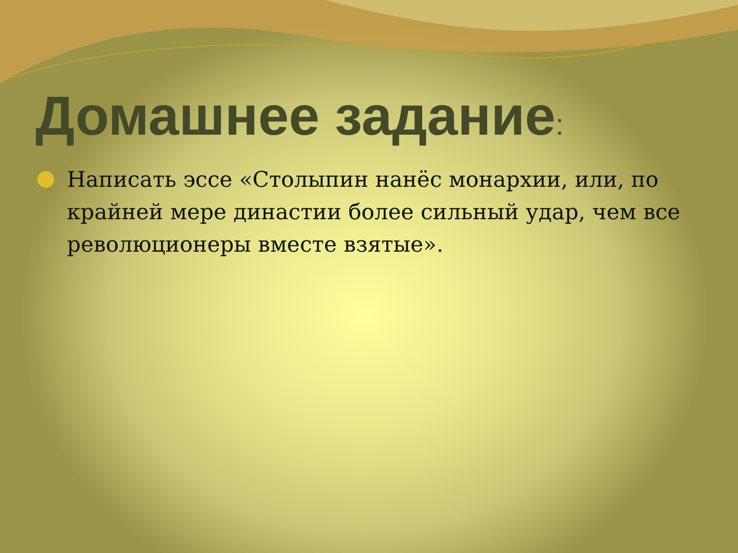Домашнее задание:
Написать эссе «Столыпин нанёс монархии, или, по крайней мере династии более сильный удар, чем все революционеры вместе взятые».